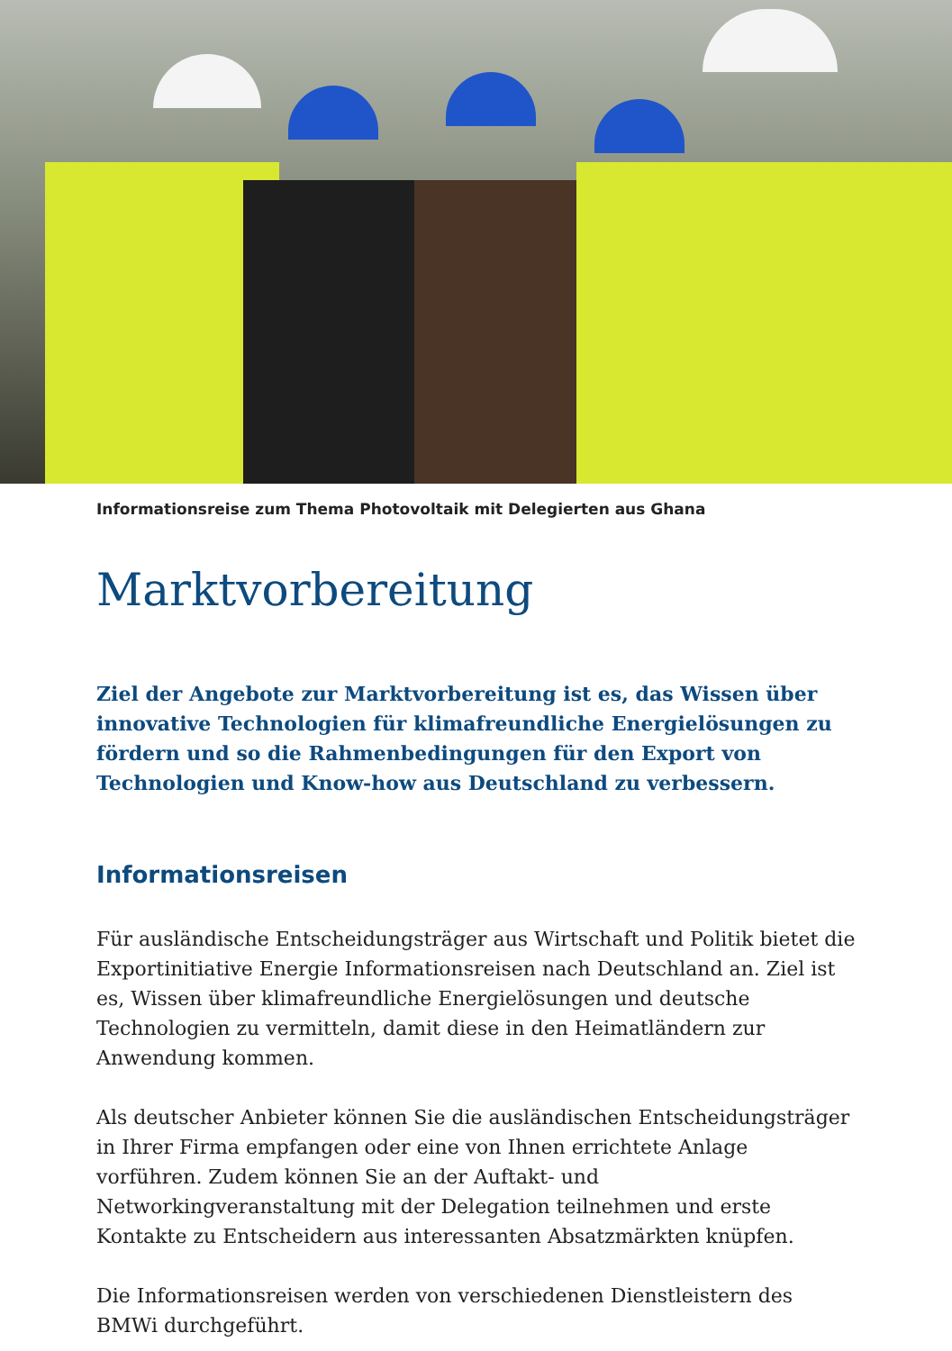Informationsreise zum Thema Photovoltaik mit Delegierten aus Ghana
Marktvorbereitung
Ziel der Angebote zur Marktvorbereitung ist es, das Wissen über innovative Technologien für klimafreundliche Energielösungen zu fördern und so die Rahmenbedingungen für den Export von Technologien und Know-how aus Deutschland zu verbessern.
Informationsreisen
Für ausländische Entscheidungsträger aus Wirtschaft und Politik bietet die Exportinitiative Energie Informationsreisen nach Deutschland an. Ziel ist es, Wissen über klimafreundliche Energielösungen und deutsche Technologien zu vermitteln, damit diese in den Heimatländern zur Anwendung kommen.
Als deutscher Anbieter können Sie die ausländischen Entscheidungsträger in Ihrer Firma empfangen oder eine von Ihnen errichtete Anlage vorführen. Zudem können Sie an der Auftakt- und Networkingveranstaltung mit der Delegation teilnehmen und erste Kontakte zu Entscheidern aus interessanten Absatzmärkten knüpfen.
Die Informationsreisen werden von verschiedenen Dienstleistern des BMWi durchgeführt.